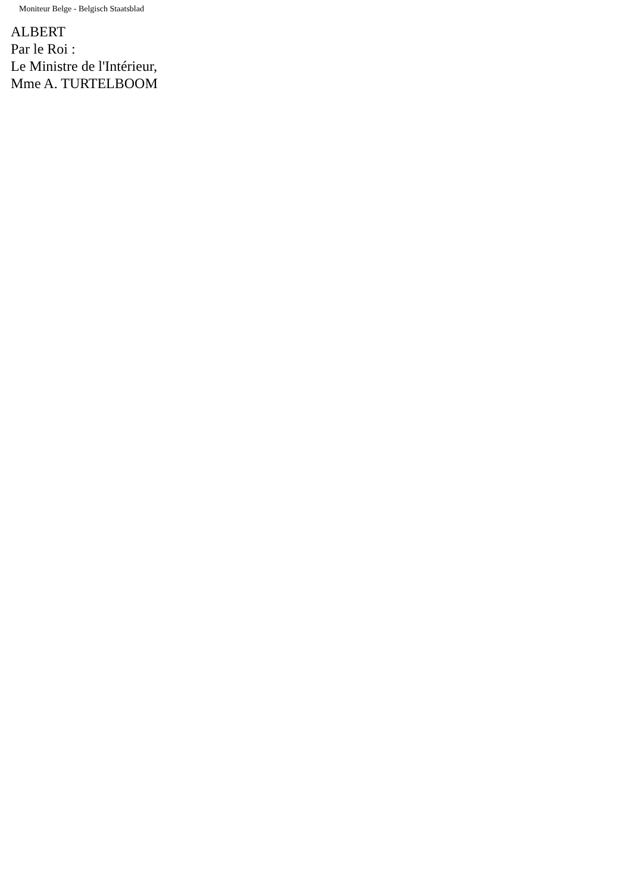Moniteur Belge - Belgisch Staatsblad
ALBERT
Par le Roi :
Le Ministre de l'Intérieur,
Mme A. TURTELBOOM